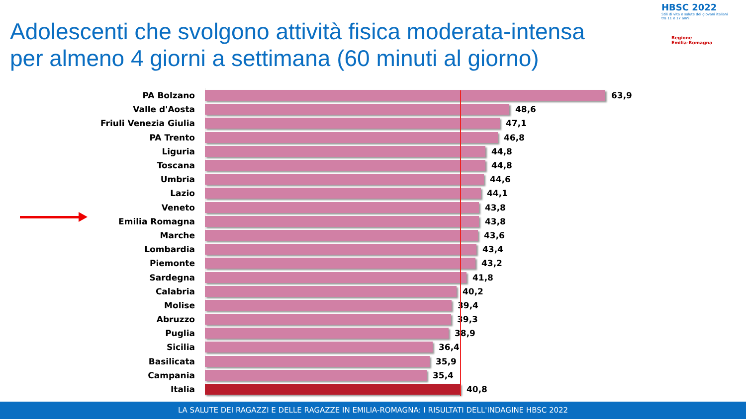Adolescenti che svolgono attività fisica moderata-intensa
per almeno 4 giorni a settimana (60 minuti al giorno)
HBSC 2022
Stili di vita e salute dei giovani italiani
tra 11 e 17 anni
Regione
Emilia-Romagna
PA Bolzano 63,9
Valle d'Aosta 48,6
Friuli Venezia Giulia 47,1
PA Trento 46,8
Liguria 44,8
Toscana 44,8
Umbria 44,6
Lazio 44,1
Veneto 43,8
Emilia Romagna 43,8
Marche 43,6
Lombardia 43,4
Piemonte 43,2
Sardegna 41,8
Calabria 40,2
Molise 39,4
Abruzzo 39,3
Puglia 38,9
Sicilia 36,4
Basilicata 35,9
Campania 35,4
Italia 40,8
LA SALUTE DEI RAGAZZI E DELLE RAGAZZE IN EMILIA-ROMAGNA: I RISULTATI DELL'INDAGINE HBSC 2022